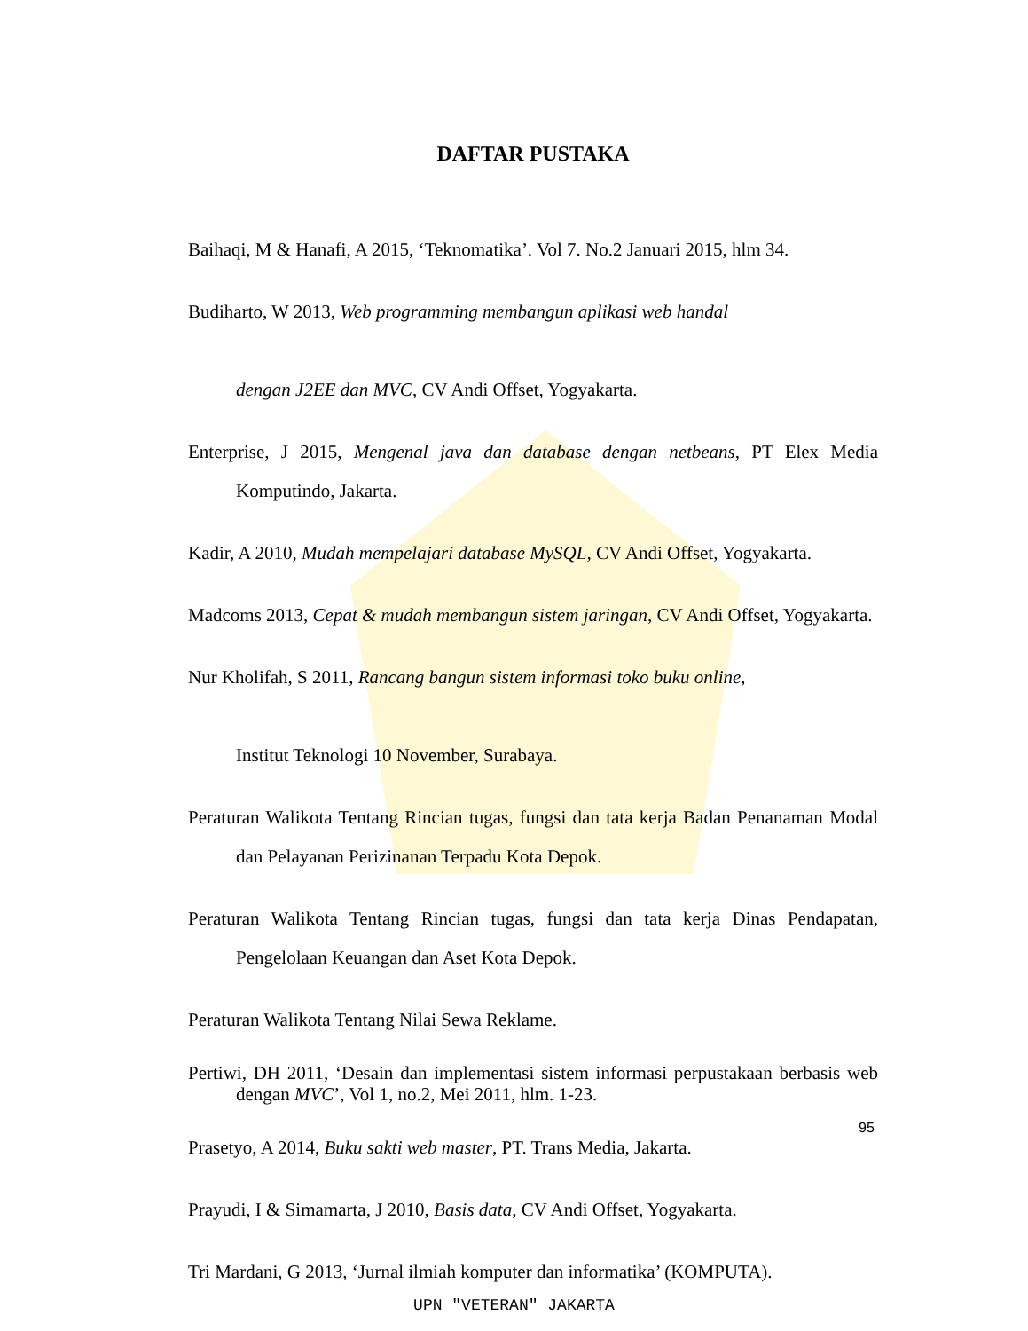DAFTAR PUSTAKA
Baihaqi, M & Hanafi, A 2015, ‘Teknomatika’. Vol 7. No.2 Januari 2015, hlm 34.
Budiharto, W 2013, Web programming membangun aplikasi web handal
dengan J2EE dan MVC, CV Andi Offset, Yogyakarta.
Enterprise, J 2015, Mengenal java dan database dengan netbeans, PT Elex Media Komputindo, Jakarta.
Kadir, A 2010, Mudah mempelajari database MySQL, CV Andi Offset, Yogyakarta.
Madcoms 2013, Cepat & mudah membangun sistem jaringan, CV Andi Offset, Yogyakarta.
Nur Kholifah, S 2011, Rancang bangun sistem informasi toko buku online,
Institut Teknologi 10 November, Surabaya.
Peraturan Walikota Tentang Rincian tugas, fungsi dan tata kerja Badan Penanaman Modal dan Pelayanan Perizinanan Terpadu Kota Depok.
Peraturan Walikota Tentang Rincian tugas, fungsi dan tata kerja Dinas Pendapatan, Pengelolaan Keuangan dan Aset Kota Depok.
Peraturan Walikota Tentang Nilai Sewa Reklame.
Pertiwi, DH 2011, ‘Desain dan implementasi sistem informasi perpustakaan berbasis web dengan MVC’, Vol 1, no.2, Mei 2011, hlm. 1-23.
Prasetyo, A 2014, Buku sakti web master, PT. Trans Media, Jakarta.
Prayudi, I & Simamarta, J 2010, Basis data, CV Andi Offset, Yogyakarta.
Tri Mardani, G 2013, ‘Jurnal ilmiah komputer dan informatika’ (KOMPUTA).
95
UPN "VETERAN" JAKARTA